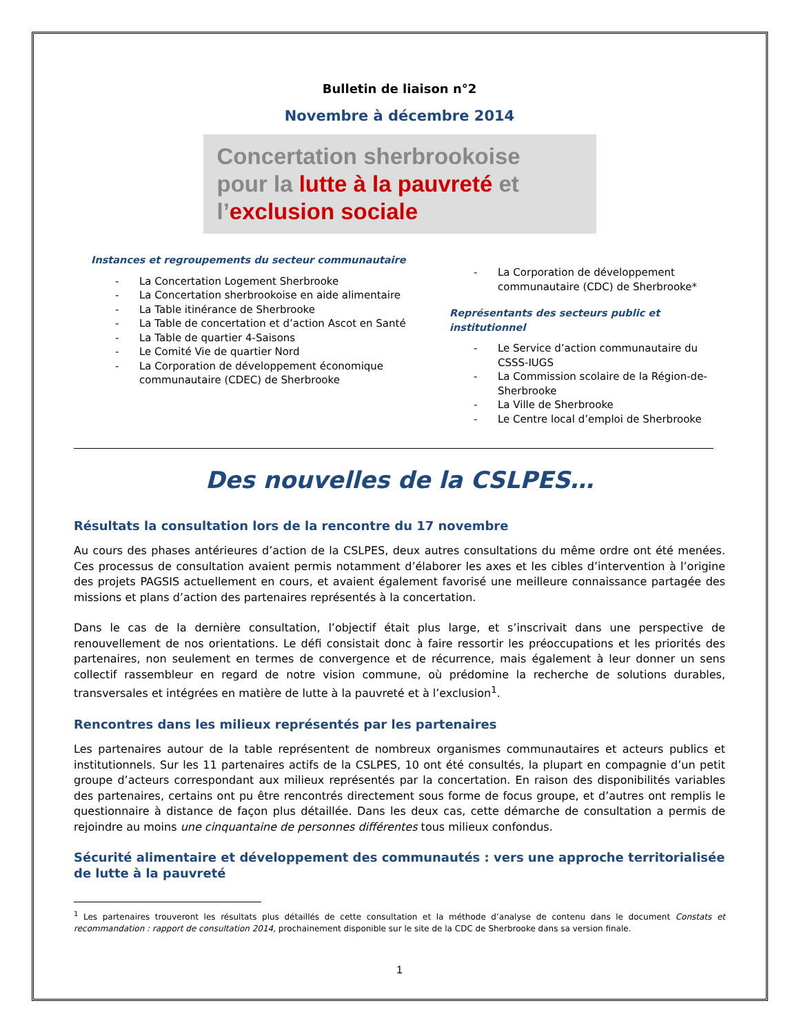Bulletin de liaison n°2
Novembre à décembre 2014
Concertation sherbrookoise
pour la lutte à la pauvreté et
l’exclusion sociale
Instances et regroupements du secteur communautaire
- La Concertation Logement Sherbrooke
- La Concertation sherbrookoise en aide alimentaire
- La Table itinérance de Sherbrooke
- La Table de concertation et d’action Ascot en Santé
- La Table de quartier 4-Saisons
- Le Comité Vie de quartier Nord
- La Corporation de développement économique communautaire (CDEC) de Sherbrooke
- La Corporation de développement communautaire (CDC) de Sherbrooke*
Représentants des secteurs public et institutionnel
- Le Service d’action communautaire du CSSS-IUGS
- La Commission scolaire de la Région-de-Sherbrooke
- La Ville de Sherbrooke
- Le Centre local d’emploi de Sherbrooke
Des nouvelles de la CSLPES…
Résultats la consultation lors de la rencontre du 17 novembre
Au cours des phases antérieures d’action de la CSLPES, deux autres consultations du même ordre ont été menées. Ces processus de consultation avaient permis notamment d’élaborer les axes et les cibles d’intervention à l’origine des projets PAGSIS actuellement en cours, et avaient également favorisé une meilleure connaissance partagée des missions et plans d’action des partenaires représentés à la concertation.
Dans le cas de la dernière consultation, l’objectif était plus large, et s’inscrivait dans une perspective de renouvellement de nos orientations. Le défi consistait donc à faire ressortir les préoccupations et les priorités des partenaires, non seulement en termes de convergence et de récurrence, mais également à leur donner un sens collectif rassembleur en regard de notre vision commune, où prédomine la recherche de solutions durables, transversales et intégrées en matière de lutte à la pauvreté et à l’exclusion<sup>1</sup>.
Rencontres dans les milieux représentés par les partenaires
Les partenaires autour de la table représentent de nombreux organismes communautaires et acteurs publics et institutionnels. Sur les 11 partenaires actifs de la CSLPES, 10 ont été consultés, la plupart en compagnie d’un petit groupe d’acteurs correspondant aux milieux représentés par la concertation. En raison des disponibilités variables des partenaires, certains ont pu être rencontrés directement sous forme de focus groupe, et d’autres ont remplis le questionnaire à distance de façon plus détaillée. Dans les deux cas, cette démarche de consultation a permis de rejoindre au moins une cinquantaine de personnes différentes tous milieux confondus.
Sécurité alimentaire et développement des communautés : vers une approche territorialisée de lutte à la pauvreté
<sup>1</sup> Les partenaires trouveront les résultats plus détaillés de cette consultation et la méthode d’analyse de contenu dans le document Constats et recommandation : rapport de consultation 2014, prochainement disponible sur le site de la CDC de Sherbrooke dans sa version finale.
1